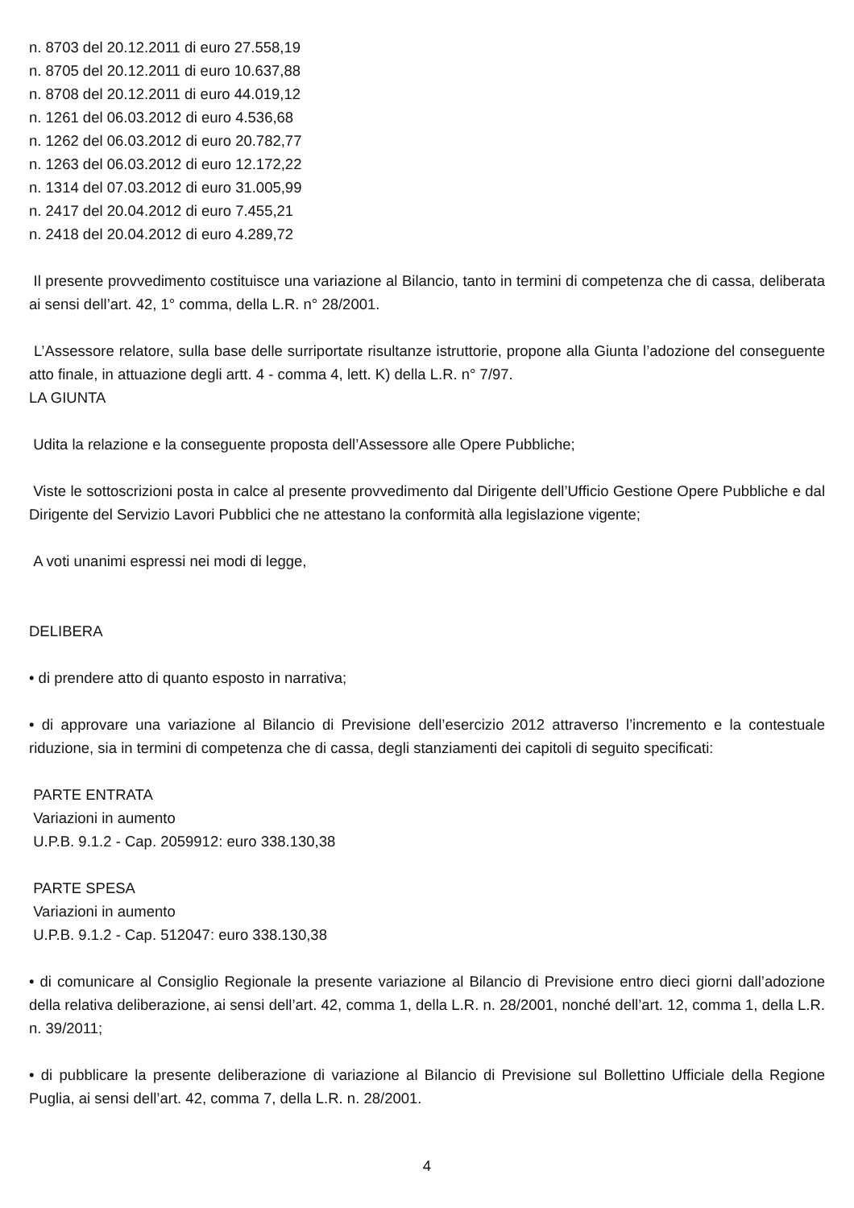n. 8703 del 20.12.2011 di euro 27.558,19
n. 8705 del 20.12.2011 di euro 10.637,88
n. 8708 del 20.12.2011 di euro 44.019,12
n. 1261 del 06.03.2012 di euro 4.536,68
n. 1262 del 06.03.2012 di euro 20.782,77
n. 1263 del 06.03.2012 di euro 12.172,22
n. 1314 del 07.03.2012 di euro 31.005,99
n. 2417 del 20.04.2012 di euro 7.455,21
n. 2418 del 20.04.2012 di euro 4.289,72
Il presente provvedimento costituisce una variazione al Bilancio, tanto in termini di competenza che di cassa, deliberata ai sensi dell’art. 42, 1° comma, della L.R. n° 28/2001.
L’Assessore relatore, sulla base delle surriportate risultanze istruttorie, propone alla Giunta l’adozione del conseguente atto finale, in attuazione degli artt. 4 - comma 4, lett. K) della L.R. n° 7/97.
LA GIUNTA
Udita la relazione e la conseguente proposta dell’Assessore alle Opere Pubbliche;
Viste le sottoscrizioni posta in calce al presente provvedimento dal Dirigente dell’Ufficio Gestione Opere Pubbliche e dal Dirigente del Servizio Lavori Pubblici che ne attestano la conformità alla legislazione vigente;
A voti unanimi espressi nei modi di legge,
DELIBERA
• di prendere atto di quanto esposto in narrativa;
• di approvare una variazione al Bilancio di Previsione dell’esercizio 2012 attraverso l’incremento e la contestuale riduzione, sia in termini di competenza che di cassa, degli stanziamenti dei capitoli di seguito specificati:
PARTE ENTRATA
Variazioni in aumento
U.P.B. 9.1.2 - Cap. 2059912: euro 338.130,38
PARTE SPESA
Variazioni in aumento
U.P.B. 9.1.2 - Cap. 512047: euro 338.130,38
• di comunicare al Consiglio Regionale la presente variazione al Bilancio di Previsione entro dieci giorni dall’adozione della relativa deliberazione, ai sensi dell’art. 42, comma 1, della L.R. n. 28/2001, nonché dell’art. 12, comma 1, della L.R. n. 39/2011;
• di pubblicare la presente deliberazione di variazione al Bilancio di Previsione sul Bollettino Ufficiale della Regione Puglia, ai sensi dell’art. 42, comma 7, della L.R. n. 28/2001.
4